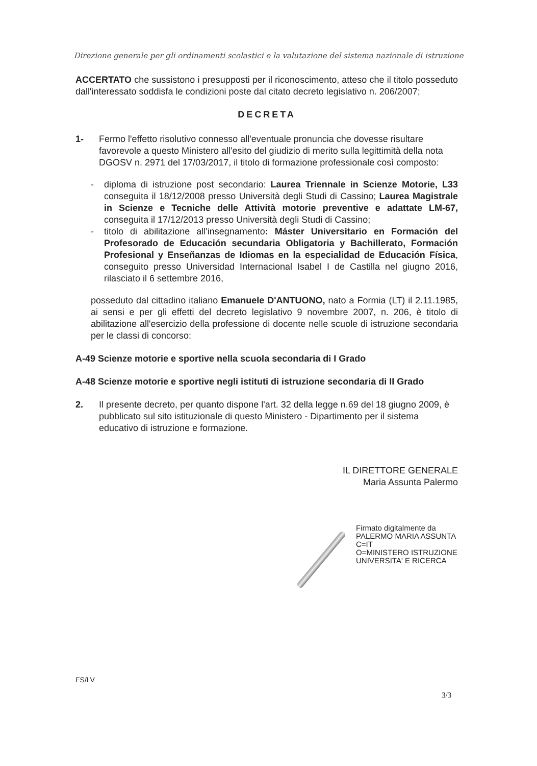Direzione generale per gli ordinamenti scolastici e la valutazione del sistema nazionale di istruzione
ACCERTATO che sussistono i presupposti per il riconoscimento, atteso che il titolo posseduto dall'interessato soddisfa le condizioni poste dal citato decreto legislativo n. 206/2007;
DECRETA
1- Fermo l'effetto risolutivo connesso all'eventuale pronuncia che dovesse risultare favorevole a questo Ministero all'esito del giudizio di merito sulla legittimità della nota DGOSV n. 2971 del 17/03/2017, il titolo di formazione professionale così composto:
- diploma di istruzione post secondario: Laurea Triennale in Scienze Motorie, L33 conseguita il 18/12/2008 presso Università degli Studi di Cassino; Laurea Magistrale in Scienze e Tecniche delle Attività motorie preventive e adattate LM-67, conseguita il 17/12/2013 presso Università degli Studi di Cassino;
- titolo di abilitazione all'insegnamento: Máster Universitario en Formación del Profesorado de Educación secundaria Obligatoria y Bachillerato, Formación Profesional y Enseñanzas de Idiomas en la especialidad de Educación Física, conseguito presso Universidad Internacional Isabel I de Castilla nel giugno 2016, rilasciato il 6 settembre 2016,
posseduto dal cittadino italiano Emanuele D'ANTUONO, nato a Formia (LT) il 2.11.1985, ai sensi e per gli effetti del decreto legislativo 9 novembre 2007, n. 206, è titolo di abilitazione all'esercizio della professione di docente nelle scuole di istruzione secondaria per le classi di concorso:
A-49 Scienze motorie e sportive nella scuola secondaria di I Grado
A-48 Scienze motorie e sportive negli istituti di istruzione secondaria di II Grado
2. Il presente decreto, per quanto dispone l'art. 32 della legge n.69 del 18 giugno 2009, è pubblicato sul sito istituzionale di questo Ministero - Dipartimento per il sistema educativo di istruzione e formazione.
IL DIRETTORE GENERALE
Maria Assunta Palermo
Firmato digitalmente da
PALERMO MARIA ASSUNTA
C=IT
O=MINISTERO ISTRUZIONE
UNIVERSITA' E RICERCA
FS/LV
3/3